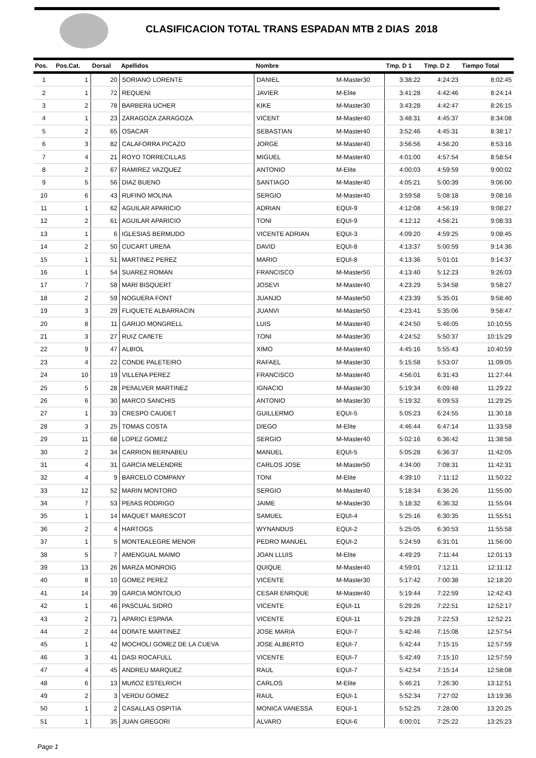CLASIFICACION TOTAL TRANS ESPADAN MTB 2 DIAS 2018
| Pos. | Pos.Cat. | Dorsal | Apellidos | Nombre | | Tmp. D 1 | Tmp. D 2 | Tiempo Total |
| --- | --- | --- | --- | --- | --- | --- | --- | --- |
| 1 | 1 | 20 | SORIANO LORENTE | DANIEL | M-Master30 | 3:38:22 | 4:24:23 | 8:02:45 |
| 2 | 1 | 72 | REQUENI | JAVIER | M-Elite | 3:41:28 | 4:42:46 | 8:24:14 |
| 3 | 2 | 78 | BARBERà UCHER | KIKE | M-Master30 | 3:43:28 | 4:42:47 | 8:26:15 |
| 4 | 1 | 23 | ZARAGOZA ZARAGOZA | VICENT | M-Master40 | 3:48:31 | 4:45:37 | 8:34:08 |
| 5 | 2 | 65 | OSACAR | SEBASTIAN | M-Master40 | 3:52:46 | 4:45:31 | 8:38:17 |
| 6 | 3 | 82 | CALAFORRA PICAZO | JORGE | M-Master40 | 3:56:56 | 4:56:20 | 8:53:16 |
| 7 | 4 | 21 | ROYO TORRECILLAS | MIGUEL | M-Master40 | 4:01:00 | 4:57:54 | 8:58:54 |
| 8 | 2 | 67 | RAMIREZ VAZQUEZ | ANTONIO | M-Elite | 4:00:03 | 4:59:59 | 9:00:02 |
| 9 | 5 | 56 | DIAZ BUENO | SANTIAGO | M-Master40 | 4:05:21 | 5:00:39 | 9:06:00 |
| 10 | 6 | 43 | RUFINO MOLINA | SERGIO | M-Master40 | 3:59:58 | 5:08:18 | 9:08:16 |
| 11 | 1 | 62 | AGUILAR APARICIO | ADRIAN | EQUI-9 | 4:12:08 | 4:56:19 | 9:08:27 |
| 12 | 2 | 61 | AGUILAR APARICIO | TONI | EQUI-9 | 4:12:12 | 4:56:21 | 9:08:33 |
| 13 | 1 | 6 | IGLESIAS BERMUDO | VICENTE ADRIAN | EQUI-3 | 4:09:20 | 4:59:25 | 9:08:45 |
| 14 | 2 | 50 | CUCART UREñA | DAVID | EQUI-8 | 4:13:37 | 5:00:59 | 9:14:36 |
| 15 | 1 | 51 | MARTINEZ PEREZ | MARIO | EQUI-8 | 4:13:36 | 5:01:01 | 9:14:37 |
| 16 | 1 | 54 | SUAREZ ROMAN | FRANCISCO | M-Master50 | 4:13:40 | 5:12:23 | 9:26:03 |
| 17 | 7 | 58 | MARI BISQUERT | JOSEVI | M-Master40 | 4:23:29 | 5:34:58 | 9:58:27 |
| 18 | 2 | 59 | NOGUERA FONT | JUANJO | M-Master50 | 4:23:39 | 5:35:01 | 9:58:40 |
| 19 | 3 | 29 | FLIQUETE ALBARRACIN | JUANVI | M-Master50 | 4:23:41 | 5:35:06 | 9:58:47 |
| 20 | 8 | 11 | GARIJO MONGRELL | LUIS | M-Master40 | 4:24:50 | 5:46:05 | 10:10:55 |
| 21 | 3 | 27 | RUIZ CAñETE | TONI | M-Master30 | 4:24:52 | 5:50:37 | 10:15:29 |
| 22 | 9 | 47 | ALBIOL | XIMO | M-Master40 | 4:45:16 | 5:55:43 | 10:40:59 |
| 23 | 4 | 22 | CONDE PALETEIRO | RAFAEL | M-Master30 | 5:15:58 | 5:53:07 | 11:09:05 |
| 24 | 10 | 19 | VILLENA PEREZ | FRANCISCO | M-Master40 | 4:56:01 | 6:31:43 | 11:27:44 |
| 25 | 5 | 28 | PEñALVER MARTINEZ | IGNACIO | M-Master30 | 5:19:34 | 6:09:48 | 11:29:22 |
| 26 | 6 | 30 | MARCO SANCHIS | ANTONIO | M-Master30 | 5:19:32 | 6:09:53 | 11:29:25 |
| 27 | 1 | 33 | CRESPO CAUDET | GUILLERMO | EQUI-5 | 5:05:23 | 6:24:55 | 11:30:18 |
| 28 | 3 | 25 | TOMAS COSTA | DIEGO | M-Elite | 4:46:44 | 6:47:14 | 11:33:58 |
| 29 | 11 | 68 | LOPEZ GOMEZ | SERGIO | M-Master40 | 5:02:16 | 6:36:42 | 11:38:58 |
| 30 | 2 | 34 | CARRION BERNABEU | MANUEL | EQUI-5 | 5:05:28 | 6:36:37 | 11:42:05 |
| 31 | 4 | 31 | GARCIA MELENDRE | CARLOS JOSE | M-Master50 | 4:34:00 | 7:08:31 | 11:42:31 |
| 32 | 4 | 9 | BARCELO COMPANY | TONI | M-Elite | 4:39:10 | 7:11:12 | 11:50:22 |
| 33 | 12 | 52 | MARIN MONTORO | SERGIO | M-Master40 | 5:18:34 | 6:36:26 | 11:55:00 |
| 34 | 7 | 53 | PEñAS RODRIGO | JAIME | M-Master30 | 5:18:32 | 6:36:32 | 11:55:04 |
| 35 | 1 | 14 | MAQUET MARESCOT | SAMUEL | EQUI-4 | 5:25:16 | 6:30:35 | 11:55:51 |
| 36 | 2 | 4 | HARTOGS | WYNANDUS | EQUI-2 | 5:25:05 | 6:30:53 | 11:55:58 |
| 37 | 1 | 5 | MONTEALEGRE MENOR | PEDRO MANUEL | EQUI-2 | 5:24:59 | 6:31:01 | 11:56:00 |
| 38 | 5 | 7 | AMENGUAL MAIMO | JOAN LLUIS | M-Elite | 4:49:29 | 7:11:44 | 12:01:13 |
| 39 | 13 | 26 | MARZA MONROIG | QUIQUE | M-Master40 | 4:59:01 | 7:12:11 | 12:11:12 |
| 40 | 8 | 10 | GOMEZ PEREZ | VICENTE | M-Master30 | 5:17:42 | 7:00:38 | 12:18:20 |
| 41 | 14 | 39 | GARCIA MONTOLIO | CESAR ENRIQUE | M-Master40 | 5:19:44 | 7:22:59 | 12:42:43 |
| 42 | 1 | 46 | PASCUAL SIDRO | VICENTE | EQUI-11 | 5:29:26 | 7:22:51 | 12:52:17 |
| 43 | 2 | 71 | APARICI ESPAñA | VICENTE | EQUI-11 | 5:29:28 | 7:22:53 | 12:52:21 |
| 44 | 2 | 44 | DOñATE MARTINEZ | JOSE MARIA | EQUI-7 | 5:42:46 | 7:15:08 | 12:57:54 |
| 45 | 1 | 42 | MOCHOLI GOMEZ DE LA CUEVA | JOSE ALBERTO | EQUI-7 | 5:42:44 | 7:15:15 | 12:57:59 |
| 46 | 3 | 41 | DASI ROCAFULL | VICENTE | EQUI-7 | 5:42:49 | 7:15:10 | 12:57:59 |
| 47 | 4 | 45 | ANDREU MARQUEZ | RAUL | EQUI-7 | 5:42:54 | 7:15:14 | 12:58:08 |
| 48 | 6 | 13 | MUñOZ ESTELRICH | CARLOS | M-Elite | 5:46:21 | 7:26:30 | 13:12:51 |
| 49 | 2 | 3 | VERDU GOMEZ | RAUL | EQUI-1 | 5:52:34 | 7:27:02 | 13:19:36 |
| 50 | 1 | 2 | CASALLAS OSPITIA | MONICA VANESSA | EQUI-1 | 5:52:25 | 7:28:00 | 13:20:25 |
| 51 | 1 | 35 | JUAN GREGORI | ALVARO | EQUI-6 | 6:00:01 | 7:25:22 | 13:25:23 |
Page 1